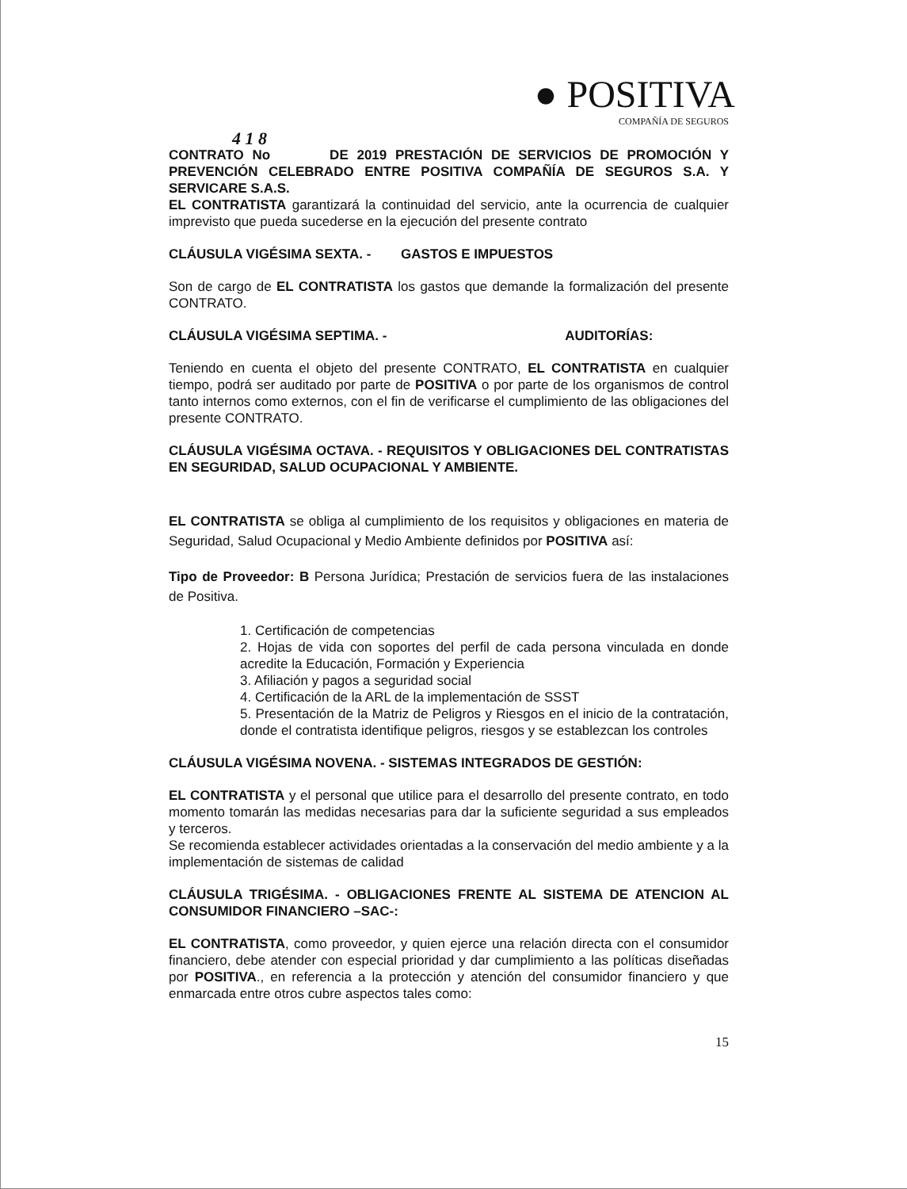● POSITIVA
COMPAÑÍA DE SEGUROS
4 1 8
CONTRATO No DE 2019 PRESTACIÓN DE SERVICIOS DE PROMOCIÓN Y PREVENCIÓN CELEBRADO ENTRE POSITIVA COMPAÑÍA DE SEGUROS S.A. Y SERVICARE S.A.S.
EL CONTRATISTA garantizará la continuidad del servicio, ante la ocurrencia de cualquier imprevisto que pueda sucederse en la ejecución del presente contrato
CLÁUSULA VIGÉSIMA SEXTA. - GASTOS E IMPUESTOS
Son de cargo de EL CONTRATISTA los gastos que demande la formalización del presente CONTRATO.
CLÁUSULA VIGÉSIMA SEPTIMA. - AUDITORÍAS:
Teniendo en cuenta el objeto del presente CONTRATO, EL CONTRATISTA en cualquier tiempo, podrá ser auditado por parte de POSITIVA o por parte de los organismos de control tanto internos como externos, con el fin de verificarse el cumplimiento de las obligaciones del presente CONTRATO.
CLÁUSULA VIGÉSIMA OCTAVA. - REQUISITOS Y OBLIGACIONES DEL CONTRATISTAS EN SEGURIDAD, SALUD OCUPACIONAL Y AMBIENTE.
EL CONTRATISTA se obliga al cumplimiento de los requisitos y obligaciones en materia de Seguridad, Salud Ocupacional y Medio Ambiente definidos por POSITIVA así:
Tipo de Proveedor: B Persona Jurídica; Prestación de servicios fuera de las instalaciones de Positiva.
1. Certificación de competencias
2. Hojas de vida con soportes del perfil de cada persona vinculada en donde acredite la Educación, Formación y Experiencia
3. Afiliación y pagos a seguridad social
4. Certificación de la ARL de la implementación de SSST
5. Presentación de la Matriz de Peligros y Riesgos en el inicio de la contratación, donde el contratista identifique peligros, riesgos y se establezcan los controles
CLÁUSULA VIGÉSIMA NOVENA. - SISTEMAS INTEGRADOS DE GESTIÓN:
EL CONTRATISTA y el personal que utilice para el desarrollo del presente contrato, en todo momento tomarán las medidas necesarias para dar la suficiente seguridad a sus empleados y terceros.
Se recomienda establecer actividades orientadas a la conservación del medio ambiente y a la implementación de sistemas de calidad
CLÁUSULA TRIGÉSIMA. - OBLIGACIONES FRENTE AL SISTEMA DE ATENCION AL CONSUMIDOR FINANCIERO –SAC-:
EL CONTRATISTA, como proveedor, y quien ejerce una relación directa con el consumidor financiero, debe atender con especial prioridad y dar cumplimiento a las políticas diseñadas por POSITIVA., en referencia a la protección y atención del consumidor financiero y que enmarcada entre otros cubre aspectos tales como:
15